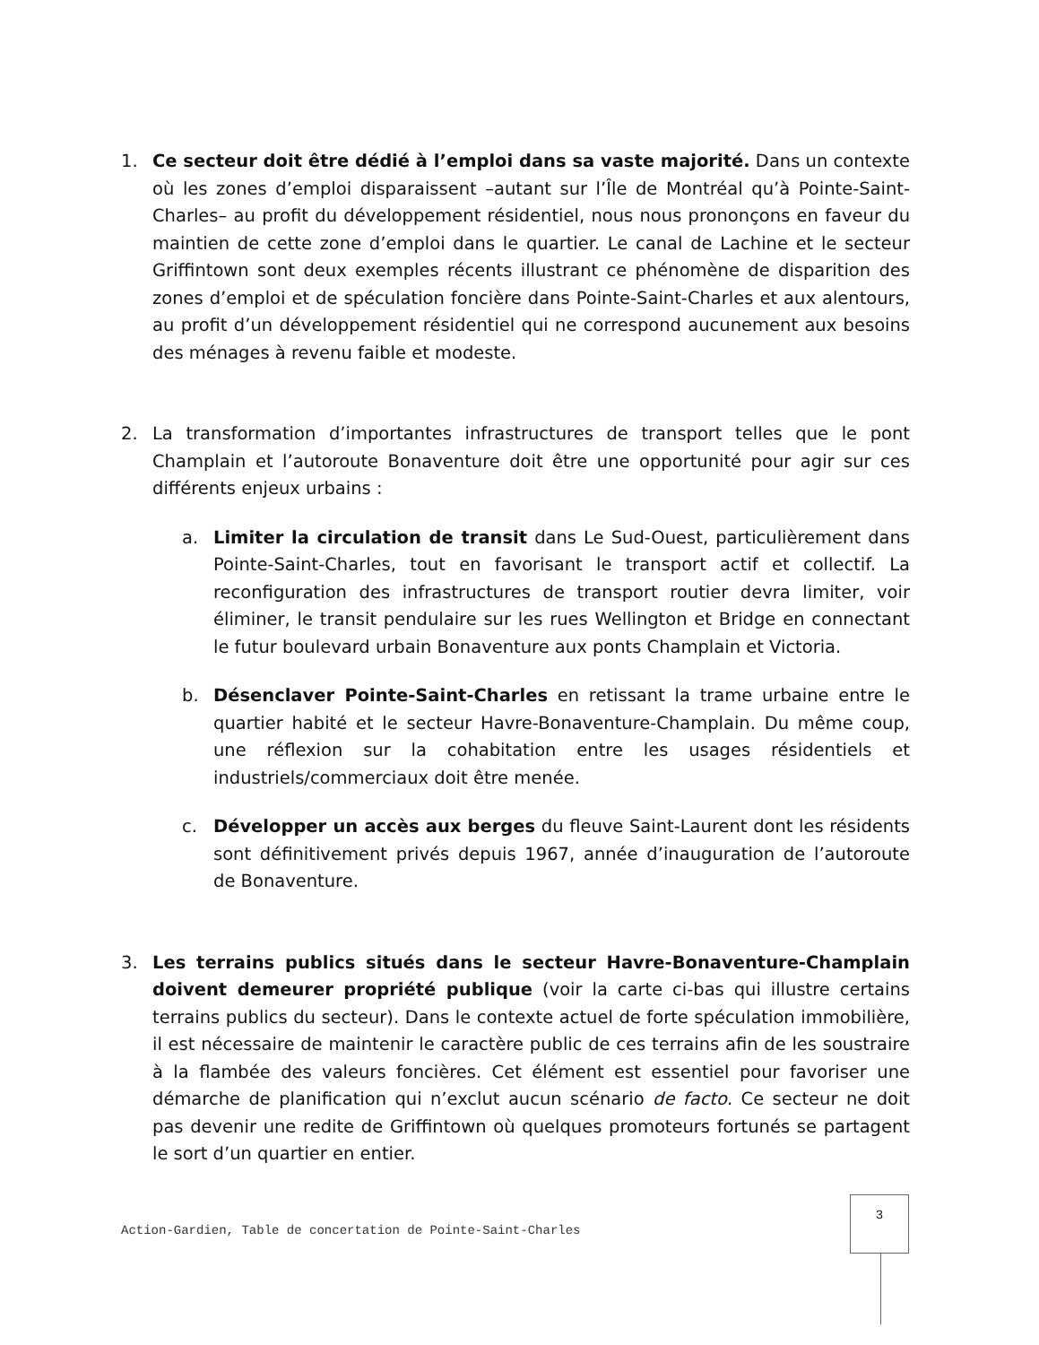1. Ce secteur doit être dédié à l’emploi dans sa vaste majorité. Dans un contexte où les zones d’emploi disparaissent –autant sur l’Île de Montréal qu’à Pointe-Saint-Charles– au profit du développement résidentiel, nous nous prononçons en faveur du maintien de cette zone d’emploi dans le quartier. Le canal de Lachine et le secteur Griffintown sont deux exemples récents illustrant ce phénomène de disparition des zones d’emploi et de spéculation foncière dans Pointe-Saint-Charles et aux alentours, au profit d’un développement résidentiel qui ne correspond aucunement aux besoins des ménages à revenu faible et modeste.
2. La transformation d’importantes infrastructures de transport telles que le pont Champlain et l’autoroute Bonaventure doit être une opportunité pour agir sur ces différents enjeux urbains :
a. Limiter la circulation de transit dans Le Sud-Ouest, particulièrement dans Pointe-Saint-Charles, tout en favorisant le transport actif et collectif. La reconfiguration des infrastructures de transport routier devra limiter, voir éliminer, le transit pendulaire sur les rues Wellington et Bridge en connectant le futur boulevard urbain Bonaventure aux ponts Champlain et Victoria.
b. Désenclaver Pointe-Saint-Charles en retissant la trame urbaine entre le quartier habité et le secteur Havre-Bonaventure-Champlain. Du même coup, une réflexion sur la cohabitation entre les usages résidentiels et industriels/commerciaux doit être menée.
c. Développer un accès aux berges du fleuve Saint-Laurent dont les résidents sont définitivement privés depuis 1967, année d’inauguration de l’autoroute de Bonaventure.
3. Les terrains publics situés dans le secteur Havre-Bonaventure-Champlain doivent demeurer propriété publique (voir la carte ci-bas qui illustre certains terrains publics du secteur). Dans le contexte actuel de forte spéculation immobilière, il est nécessaire de maintenir le caractère public de ces terrains afin de les soustraire à la flambée des valeurs foncières. Cet élément est essentiel pour favoriser une démarche de planification qui n’exclut aucun scénario de facto. Ce secteur ne doit pas devenir une redite de Griffintown où quelques promoteurs fortunés se partagent le sort d’un quartier en entier.
Action-Gardien, Table de concertation de Pointe-Saint-Charles
3